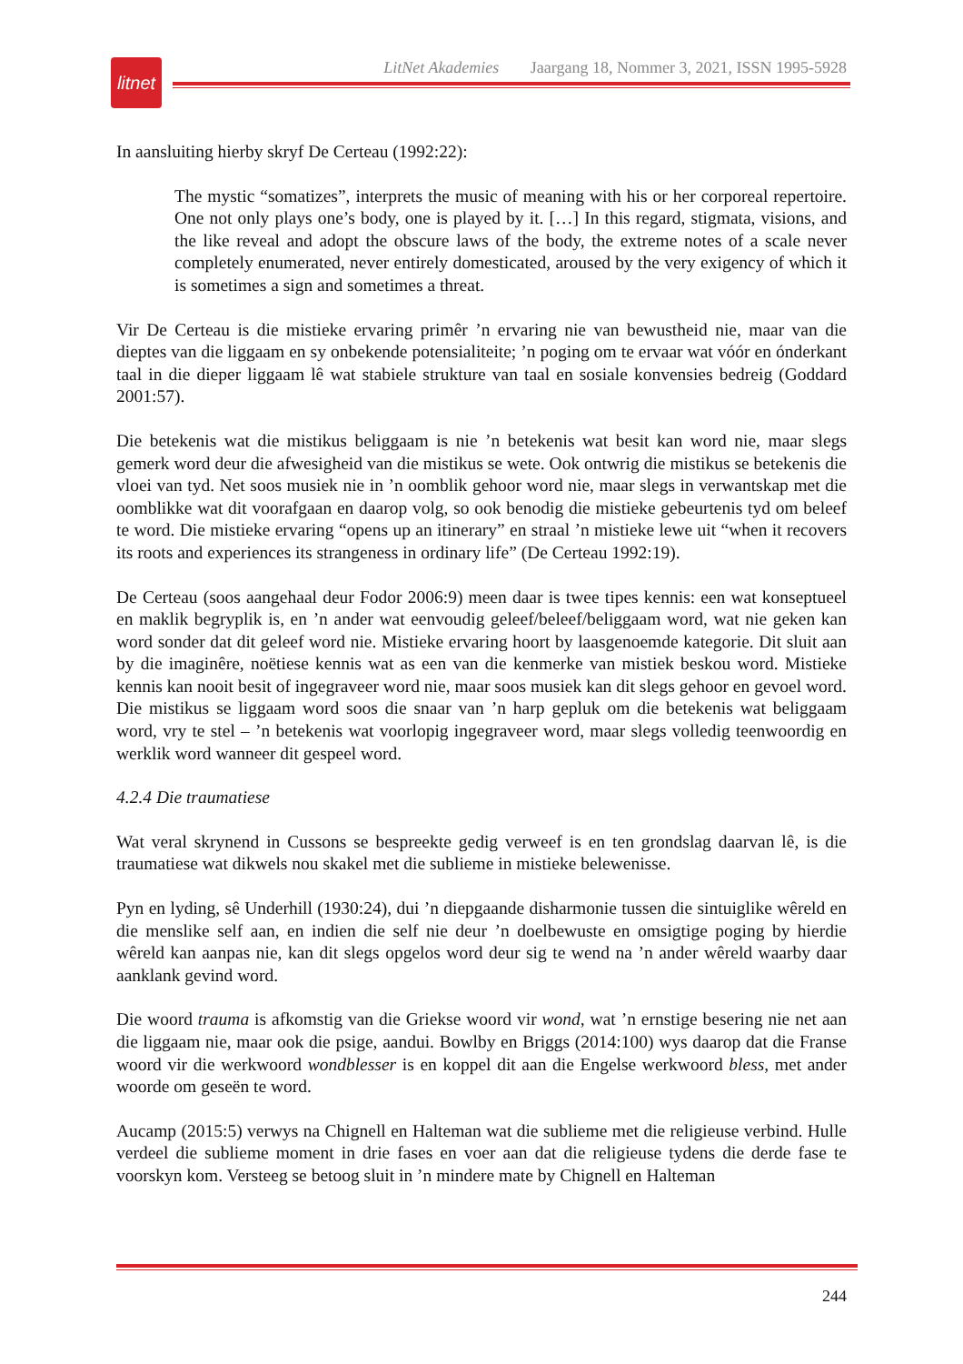litnet
LitNet Akademies Jaargang 18, Nommer 3, 2021, ISSN 1995-5928
In aansluiting hierby skryf De Certeau (1992:22):
The mystic “somatizes”, interprets the music of meaning with his or her corporeal repertoire. One not only plays one’s body, one is played by it. […] In this regard, stigmata, visions, and the like reveal and adopt the obscure laws of the body, the extreme notes of a scale never completely enumerated, never entirely domesticated, aroused by the very exigency of which it is sometimes a sign and sometimes a threat.
Vir De Certeau is die mistieke ervaring primêr ’n ervaring nie van bewustheid nie, maar van die dieptes van die liggaam en sy onbekende potensialiteite; ’n poging om te ervaar wat vóór en ónderkant taal in die dieper liggaam lê wat stabiele strukture van taal en sosiale konvensies bedreig (Goddard 2001:57).
Die betekenis wat die mistikus beliggaam is nie ’n betekenis wat besit kan word nie, maar slegs gemerk word deur die afwesigheid van die mistikus se wete. Ook ontwrig die mistikus se betekenis die vloei van tyd. Net soos musiek nie in ’n oomblik gehoor word nie, maar slegs in verwantskap met die oomblikke wat dit voorafgaan en daarop volg, so ook benodig die mistieke gebeurtenis tyd om beleef te word. Die mistieke ervaring “opens up an itinerary” en straal ’n mistieke lewe uit “when it recovers its roots and experiences its strangeness in ordinary life” (De Certeau 1992:19).
De Certeau (soos aangehaal deur Fodor 2006:9) meen daar is twee tipes kennis: een wat konseptueel en maklik begryplik is, en ’n ander wat eenvoudig geleef/beleef/beliggaam word, wat nie geken kan word sonder dat dit geleef word nie. Mistieke ervaring hoort by laasgenoemde kategorie. Dit sluit aan by die imaginêre, noëtiese kennis wat as een van die kenmerke van mistiek beskou word. Mistieke kennis kan nooit besit of ingegraveer word nie, maar soos musiek kan dit slegs gehoor en gevoel word. Die mistikus se liggaam word soos die snaar van ’n harp gepluk om die betekenis wat beliggaam word, vry te stel – ’n betekenis wat voorlopig ingegraveer word, maar slegs volledig teenwoordig en werklik word wanneer dit gespeel word.
4.2.4 Die traumatiese
Wat veral skrynend in Cussons se bespreekte gedig verweef is en ten grondslag daarvan lê, is die traumatiese wat dikwels nou skakel met die sublieme in mistieke belewenisse.
Pyn en lyding, sê Underhill (1930:24), dui ’n diepgaande disharmonie tussen die sintuiglike wêreld en die menslike self aan, en indien die self nie deur ’n doelbewuste en omsigtige poging by hierdie wêreld kan aanpas nie, kan dit slegs opgelos word deur sig te wend na ’n ander wêreld waarby daar aanklank gevind word.
Die woord trauma is afkomstig van die Griekse woord vir wond, wat ’n ernstige besering nie net aan die liggaam nie, maar ook die psige, aandui. Bowlby en Briggs (2014:100) wys daarop dat die Franse woord vir die werkwoord wondblesser is en koppel dit aan die Engelse werkwoord bless, met ander woorde om geseën te word.
Aucamp (2015:5) verwys na Chignell en Halteman wat die sublieme met die religieuse verbind. Hulle verdeel die sublieme moment in drie fases en voer aan dat die religieuse tydens die derde fase te voorskyn kom. Versteeg se betoog sluit in ’n mindere mate by Chignell en Halteman
244